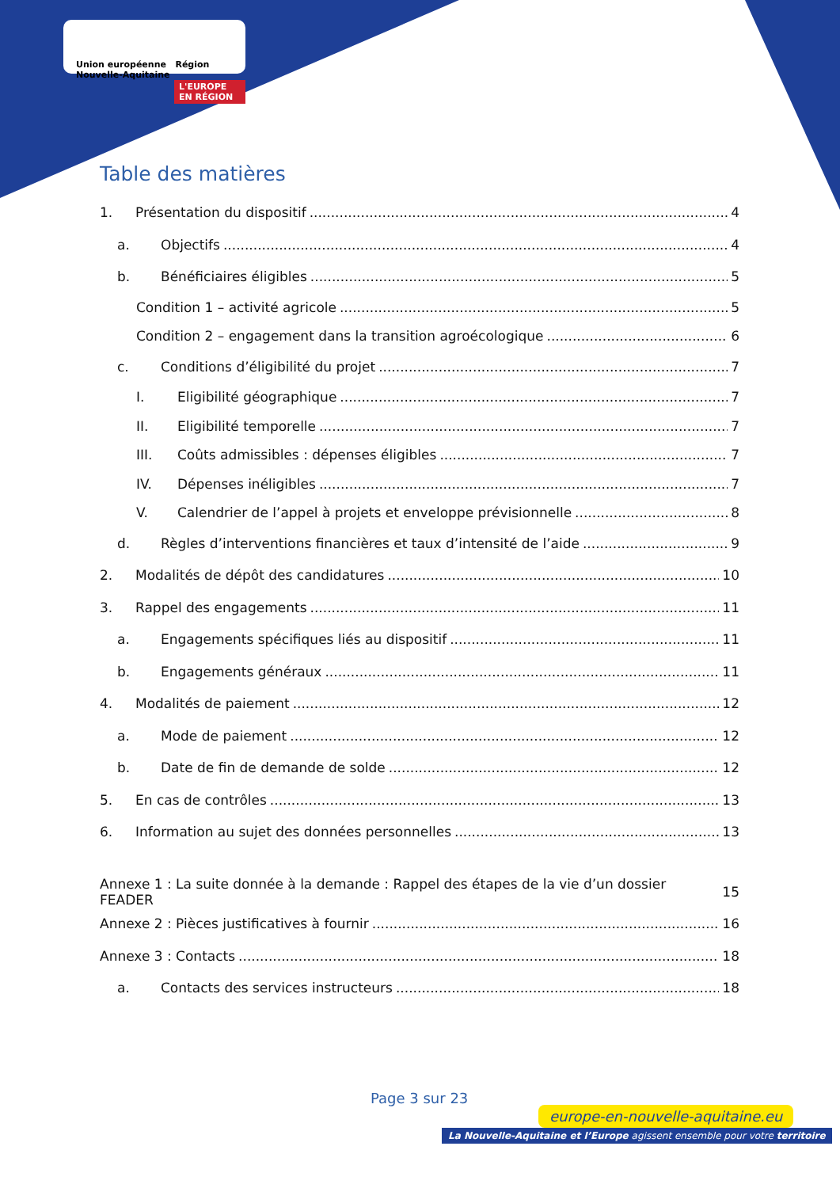Union européenne Région Nouvelle-Aquitaine
L'EUROPE EN RÉGION
Table des matières
1. Présentation du dispositif 4
a. Objectifs 4
b. Bénéficiaires éligibles 5
Condition 1 – activité agricole 5
Condition 2 – engagement dans la transition agroécologique 6
c. Conditions d’éligibilité du projet 7
I. Eligibilité géographique 7
II. Eligibilité temporelle 7
III. Coûts admissibles : dépenses éligibles 7
IV. Dépenses inéligibles 7
V. Calendrier de l’appel à projets et enveloppe prévisionnelle 8
d. Règles d’interventions financières et taux d’intensité de l’aide 9
2. Modalités de dépôt des candidatures 10
3. Rappel des engagements 11
a. Engagements spécifiques liés au dispositif 11
b. Engagements généraux 11
4. Modalités de paiement 12
a. Mode de paiement 12
b. Date de fin de demande de solde 12
5. En cas de contrôles 13
6. Information au sujet des données personnelles 13
Annexe 1 : La suite donnée à la demande : Rappel des étapes de la vie d’un dossier FEADER 15
Annexe 2 : Pièces justificatives à fournir 16
Annexe 3 : Contacts 18
a. Contacts des services instructeurs 18
Page 3 sur 23
europe-en-nouvelle-aquitaine.eu
La Nouvelle-Aquitaine et l’Europe agissent ensemble pour votre territoire